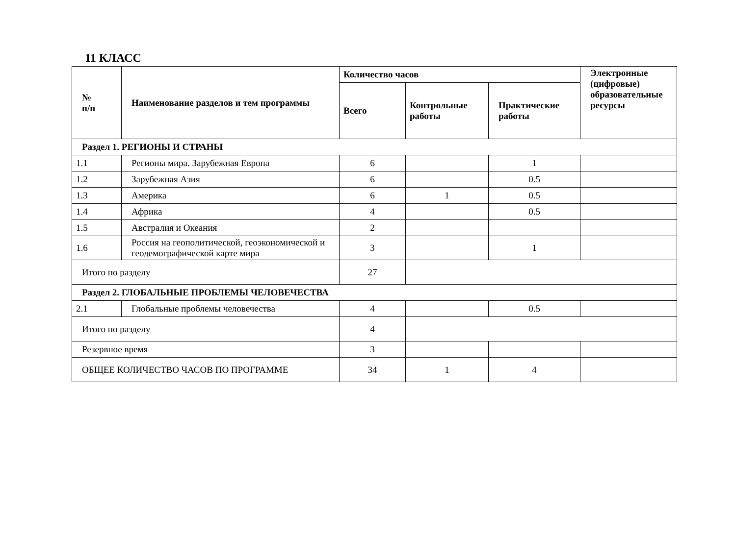11 КЛАСС
| № п/п | Наименование разделов и тем программы | Количество часов | | | Электронные (цифровые) образовательные ресурсы |
| --- | --- | --- | --- | --- | --- |
| | | Всего | Контрольные работы | Практические работы | |
| Раздел 1. РЕГИОНЫ И СТРАНЫ | | | | | |
| 1.1 | Регионы мира. Зарубежная Европа | 6 | | 1 | |
| 1.2 | Зарубежная Азия | 6 | | 0.5 | |
| 1.3 | Америка | 6 | 1 | 0.5 | |
| 1.4 | Африка | 4 | | 0.5 | |
| 1.5 | Австралия и Океания | 2 | | | |
| 1.6 | Россия на геополитической, геоэкономической и геодемографической карте мира | 3 | | 1 | |
| Итого по разделу | | 27 | | | |
| Раздел 2. ГЛОБАЛЬНЫЕ ПРОБЛЕМЫ ЧЕЛОВЕЧЕСТВА | | | | | |
| 2.1 | Глобальные проблемы человечества | 4 | | 0.5 | |
| Итого по разделу | | 4 | | | |
| Резервное время | | 3 | | | |
| ОБЩЕЕ КОЛИЧЕСТВО ЧАСОВ ПО ПРОГРАММЕ | | 34 | 1 | 4 | |